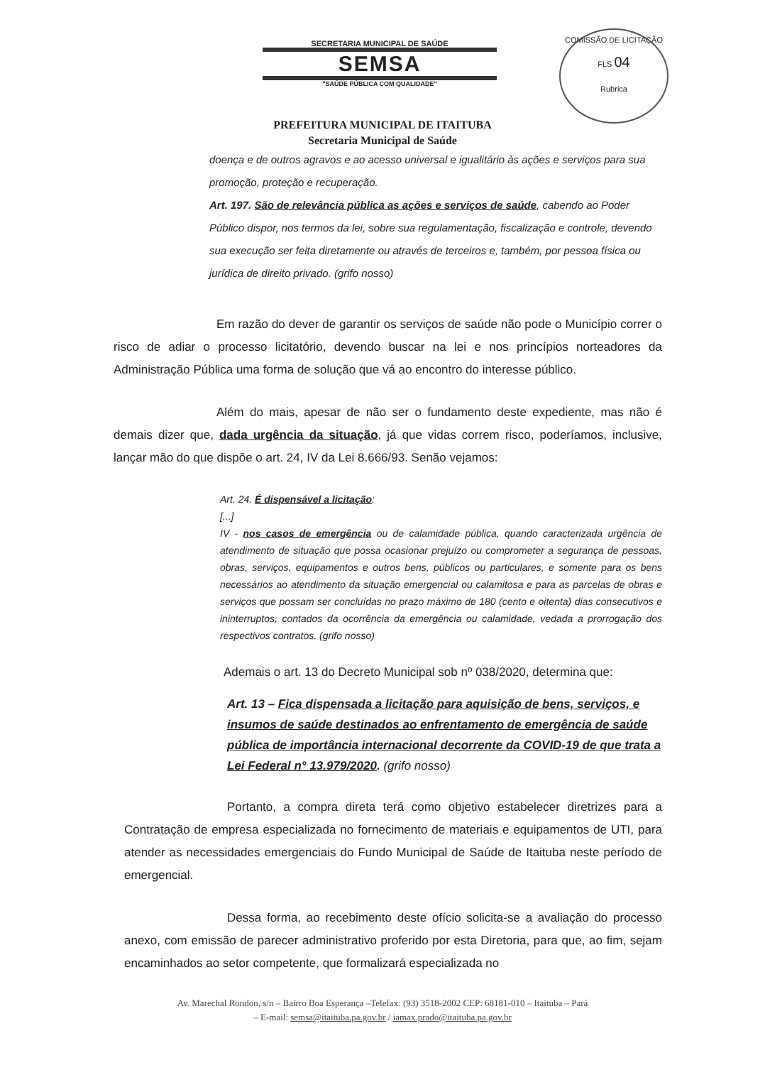SECRETARIA MUNICIPAL DE SAÚDE
SEMSA
"SAÚDE PÚBLICA COM QUALIDADE"
COMISSÃO DE LICITAÇÃO
FLS 04
Rubrica
PREFEITURA MUNICIPAL DE ITAITUBA
Secretaria Municipal de Saúde
doença e de outros agravos e ao acesso universal e igualitário às ações e serviços para sua promoção, proteção e recuperação.
Art. 197. São de relevância pública as ações e serviços de saúde, cabendo ao Poder Público dispor, nos termos da lei, sobre sua regulamentação, fiscalização e controle, devendo sua execução ser feita diretamente ou através de terceiros e, também, por pessoa física ou jurídica de direito privado. (grifo nosso)
Em razão do dever de garantir os serviços de saúde não pode o Município correr o risco de adiar o processo licitatório, devendo buscar na lei e nos princípios norteadores da Administração Pública uma forma de solução que vá ao encontro do interesse público.
Além do mais, apesar de não ser o fundamento deste expediente, mas não é demais dizer que, dada urgência da situação, já que vidas correm risco, poderíamos, inclusive, lançar mão do que dispõe o art. 24, IV da Lei 8.666/93. Senão vejamos:
Art. 24. É dispensável a licitação:
[...]
IV - nos casos de emergência ou de calamidade pública, quando caracterizada urgência de atendimento de situação que possa ocasionar prejuízo ou comprometer a segurança de pessoas, obras, serviços, equipamentos e outros bens, públicos ou particulares, e somente para os bens necessários ao atendimento da situação emergencial ou calamitosa e para as parcelas de obras e serviços que possam ser concluídas no prazo máximo de 180 (cento e oitenta) dias consecutivos e ininterruptos, contados da ocorrência da emergência ou calamidade, vedada a prorrogação dos respectivos contratos. (grifo nosso)
Ademais o art. 13 do Decreto Municipal sob nº 038/2020, determina que:
Art. 13 – Fica dispensada a licitação para aquisição de bens, serviços, e insumos de saúde destinados ao enfrentamento de emergência de saúde pública de importância internacional decorrente da COVID-19 de que trata a Lei Federal n° 13.979/2020. (grifo nosso)
Portanto, a compra direta terá como objetivo estabelecer diretrizes para a Contratação de empresa especializada no fornecimento de materiais e equipamentos de UTI, para atender as necessidades emergenciais do Fundo Municipal de Saúde de Itaituba neste período de emergencial.
Dessa forma, ao recebimento deste ofício solicita-se a avaliação do processo anexo, com emissão de parecer administrativo proferido por esta Diretoria, para que, ao fim, sejam encaminhados ao setor competente, que formalizará especializada no
Av. Marechal Rondon, s/n – Bairro Boa Esperança –Telefax: (93) 3518-2002 CEP: 68181-010 – Itaituba – Pará
– E-mail: semsa@itaituba.pa.gov.br / iamax.prado@itaituba.pa.gov.br